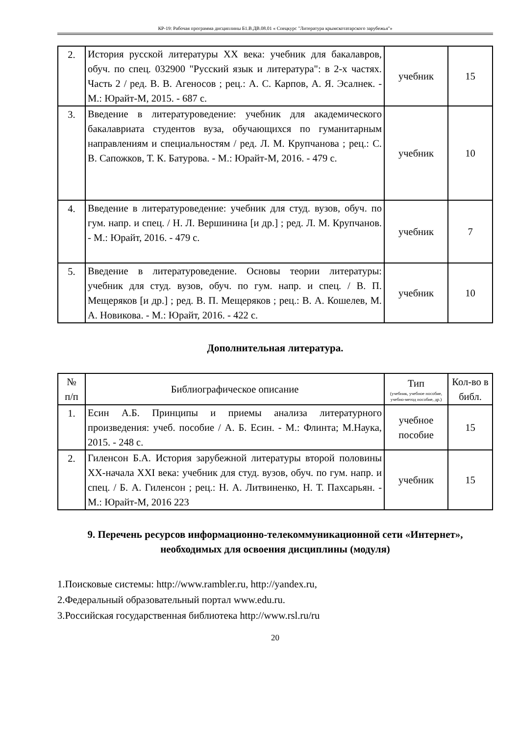КР-19: Рабочая программа дисциплины Б1.В.ДВ.08.01 « Спецкурс "Литература крымскотатарского зарубежья"»
| 2. | История русской литературы XX века: учебник для бакалавров, обуч. по спец. 032900 "Русский язык и литература": в 2-х частях. Часть 2 / ред. В. В. Агеносов ; рец.: А. С. Карпов, А. Я. Эсалнек. - М.: Юрайт-М, 2015. - 687 с. | учебник | 15 |
| 3. | Введение в литературоведение: учебник для академического бакалавриата студентов вуза, обучающихся по гуманитарным направлениям и специальностям / ред. Л. М. Крупчанова ; рец.: С. В. Сапожков, Т. К. Батурова. - М.: Юрайт-М, 2016. - 479 с. | учебник | 10 |
| 4. | Введение в литературоведение: учебник для студ. вузов, обуч. по гум. напр. и спец. / Н. Л. Вершинина [и др.] ; ред. Л. М. Крупчанов. - М.: Юрайт, 2016. - 479 с. | учебник | 7 |
| 5. | Введение в литературоведение. Основы теории литературы: учебник для студ. вузов, обуч. по гум. напр. и спец. / В. П. Мещеряков [и др.] ; ред. В. П. Мещеряков ; рец.: В. А. Кошелев, М. А. Новикова. - М.: Юрайт, 2016. - 422 с. | учебник | 10 |
Дополнительная литература.
| № п/п | Библиографическое описание | Тип (учебник, учебное пособие, учебно-метод пособие, др.) | Кол-во в библ. |
| --- | --- | --- | --- |
| 1. | Есин А.Б. Принципы и приемы анализа литературного произведения: учеб. пособие / А. Б. Есин. - М.: Флинта; М.Наука, 2015. - 248 с. | учебное пособие | 15 |
| 2. | Гиленсон Б.А. История зарубежной литературы второй половины XX-начала XXI века: учебник для студ. вузов, обуч. по гум. напр. и спец. / Б. А. Гиленсон ; рец.: Н. А. Литвиненко, Н. Т. Пахсарьян. - М.: Юрайт-М, 2016 223 | учебник | 15 |
9. Перечень ресурсов информационно-телекоммуникационной сети «Интернет», необходимых для освоения дисциплины (модуля)
1.Поисковые системы: http://www.rambler.ru, http://yandex.ru,
2.Федеральный образовательный портал www.edu.ru.
3.Российская государственная библиотека http://www.rsl.ru/ru
20